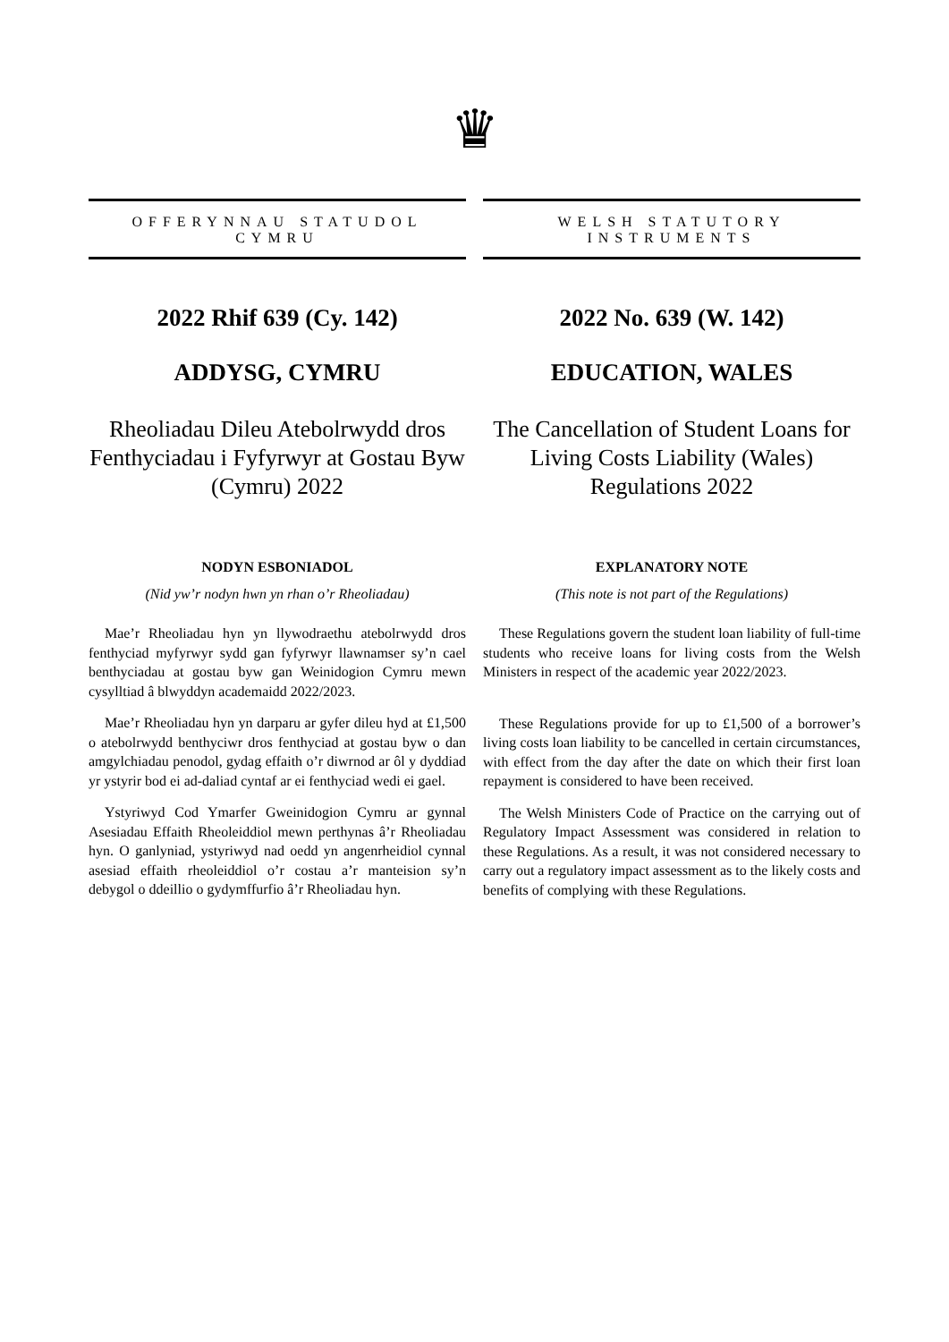♛
OFFERYNNAU STATUDOL
CYMRU
2022 Rhif 639 (Cy. 142)
ADDYSG, CYMRU
Rheoliadau Dileu Atebolrwydd dros Fenthyciadau i Fyfyrwyr at Gostau Byw (Cymru) 2022
NODYN ESBONIADOL
(Nid yw’r nodyn hwn yn rhan o’r Rheoliadau)
Mae’r Rheoliadau hyn yn llywodraethu atebolrwydd dros fenthyciad myfyrwyr sydd gan fyfyrwyr llawnamser sy’n cael benthyciadau at gostau byw gan Weinidogion Cymru mewn cysylltiad â blwyddyn academaidd 2022/2023.
Mae’r Rheoliadau hyn yn darparu ar gyfer dileu hyd at £1,500 o atebolrwydd benthyciwr dros fenthyciad at gostau byw o dan amgylchiadau penodol, gydag effaith o’r diwrnod ar ôl y dyddiad yr ystyrir bod ei ad-daliad cyntaf ar ei fenthyciad wedi ei gael.
Ystyriwyd Cod Ymarfer Gweinidogion Cymru ar gynnal Asesiadau Effaith Rheoleiddiol mewn perthynas â’r Rheoliadau hyn. O ganlyniad, ystyriwyd nad oedd yn angenrheidiol cynnal asesiad effaith rheoleiddiol o’r costau a’r manteision sy’n debygol o ddeillio o gydymffurfio â’r Rheoliadau hyn.
WELSH STATUTORY
INSTRUMENTS
2022 No. 639 (W. 142)
EDUCATION, WALES
The Cancellation of Student Loans for Living Costs Liability (Wales) Regulations 2022
EXPLANATORY NOTE
(This note is not part of the Regulations)
These Regulations govern the student loan liability of full-time students who receive loans for living costs from the Welsh Ministers in respect of the academic year 2022/2023.
These Regulations provide for up to £1,500 of a borrower’s living costs loan liability to be cancelled in certain circumstances, with effect from the day after the date on which their first loan repayment is considered to have been received.
The Welsh Ministers Code of Practice on the carrying out of Regulatory Impact Assessment was considered in relation to these Regulations. As a result, it was not considered necessary to carry out a regulatory impact assessment as to the likely costs and benefits of complying with these Regulations.